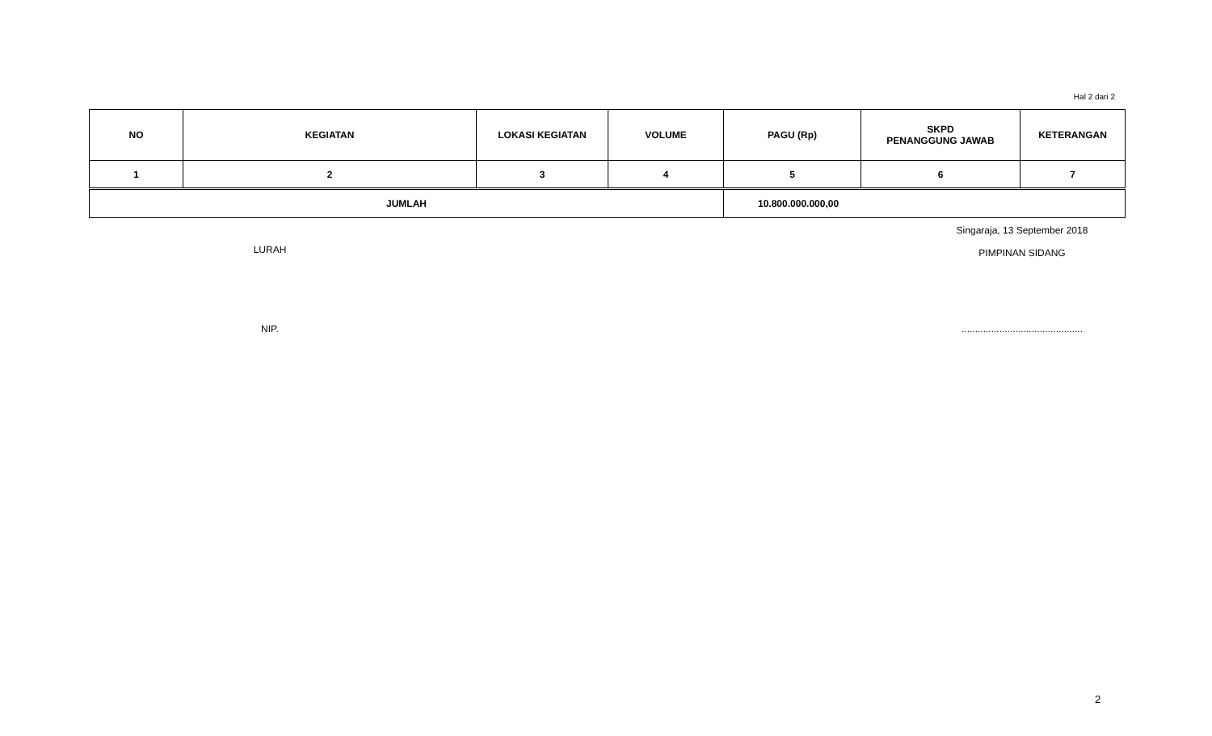Hal 2 dari 2
| NO | KEGIATAN | LOKASI KEGIATAN | VOLUME | PAGU (Rp) | SKPD PENANGGUNG JAWAB | KETERANGAN |
| --- | --- | --- | --- | --- | --- | --- |
| 1 | 2 | 3 | 4 | 5 | 6 | 7 |
| JUMLAH | | | | 10.800.000.000,00 | | |
Singaraja, 13 September 2018
PIMPINAN SIDANG
LURAH
NIP.
.............................................
2